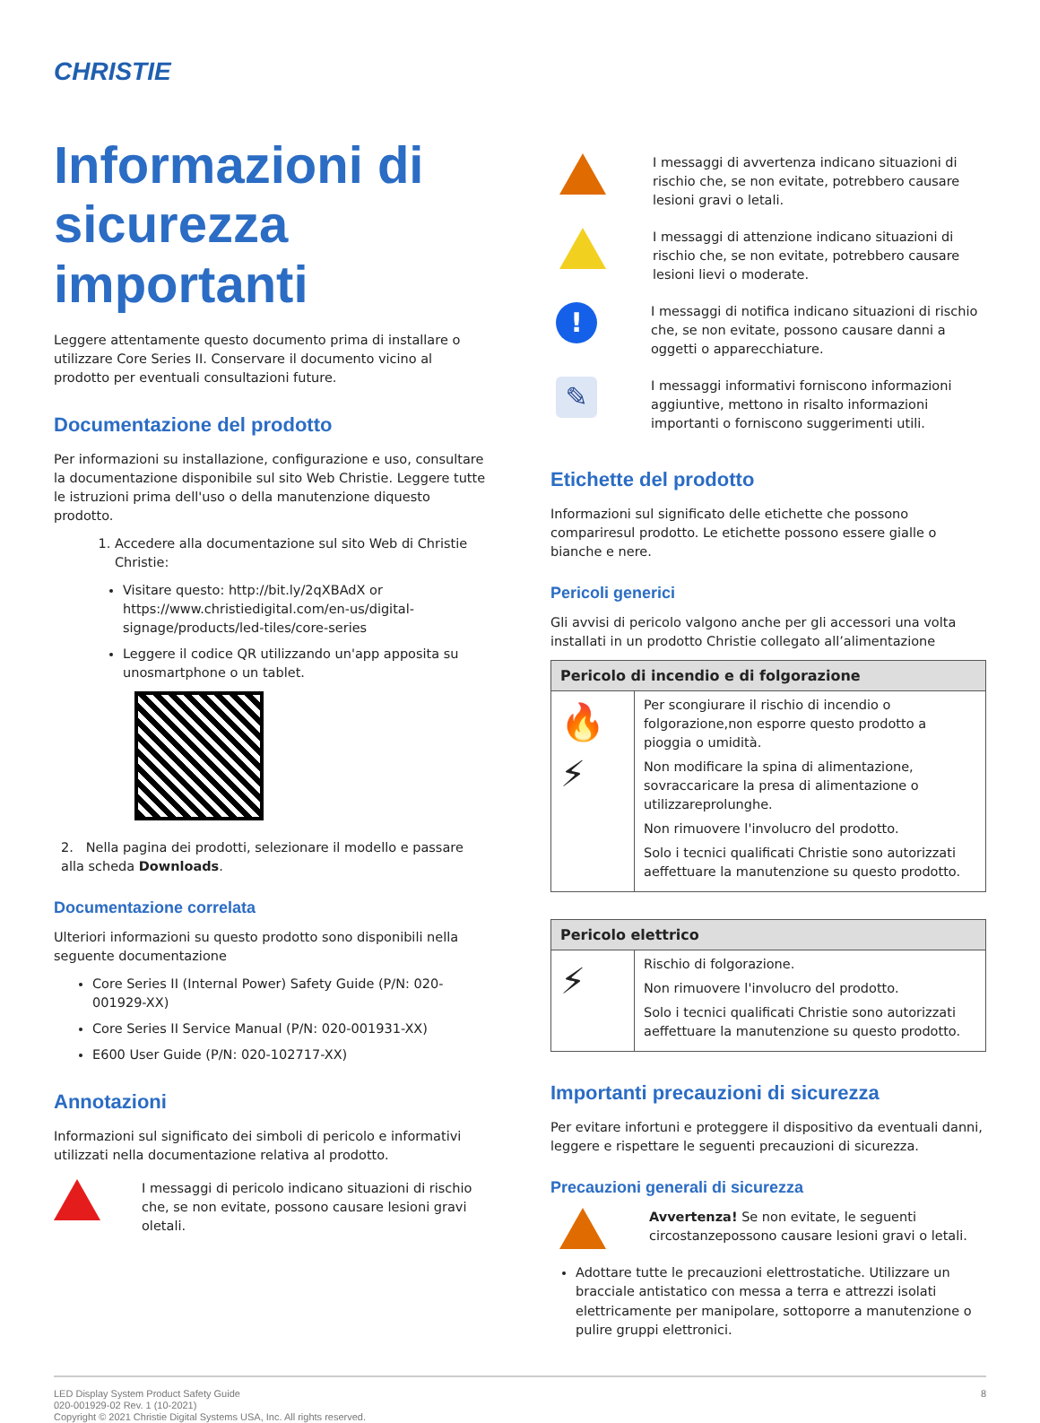CHRISTIE
Informazioni di sicurezza importanti
Leggere attentamente questo documento prima di installare o utilizzare Core Series II. Conservare il documento vicino al prodotto per eventuali consultazioni future.
Documentazione del prodotto
Per informazioni su installazione, configurazione e uso, consultare la documentazione disponibile sul sito Web Christie. Leggere tutte le istruzioni prima dell'uso o della manutenzione diquesto prodotto.
1. Accedere alla documentazione sul sito Web di Christie Christie:
Visitare questo: http://bit.ly/2qXBAdX or https://www.christiedigital.com/en-us/digital-signage/products/led-tiles/core-series
Leggere il codice QR utilizzando un'app apposita su unosmartphone o un tablet.
2. Nella pagina dei prodotti, selezionare il modello e passare alla scheda Downloads.
Documentazione correlata
Ulteriori informazioni su questo prodotto sono disponibili nella seguente documentazione
Core Series II (Internal Power) Safety Guide (P/N: 020-001929-XX)
Core Series II Service Manual (P/N: 020-001931-XX)
E600 User Guide (P/N: 020-102717-XX)
Annotazioni
Informazioni sul significato dei simboli di pericolo e informativi utilizzati nella documentazione relativa al prodotto.
I messaggi di pericolo indicano situazioni di rischio che, se non evitate, possono causare lesioni gravi oletali.
I messaggi di avvertenza indicano situazioni di rischio che, se non evitate, potrebbero causare lesioni gravi o letali.
I messaggi di attenzione indicano situazioni di rischio che, se non evitate, potrebbero causare lesioni lievi o moderate.
!
I messaggi di notifica indicano situazioni di rischio che, se non evitate, possono causare danni a oggetti o apparecchiature.
✎
I messaggi informativi forniscono informazioni aggiuntive, mettono in risalto informazioni importanti o forniscono suggerimenti utili.
Etichette del prodotto
Informazioni sul significato delle etichette che possono compariresul prodotto. Le etichette possono essere gialle o bianche e nere.
Pericoli generici
Gli avvisi di pericolo valgono anche per gli accessori una volta installati in un prodotto Christie collegato all’alimentazione
| Pericolo di incendio e di folgorazione | |
| --- | --- |
| 🔥 ⚡ | Per scongiurare il rischio di incendio o folgorazione,non esporre questo prodotto a pioggia o umidità. Non modificare la spina di alimentazione, sovraccaricare la presa di alimentazione o utilizzareprolunghe. Non rimuovere l'involucro del prodotto. Solo i tecnici qualificati Christie sono autorizzati aeffettuare la manutenzione su questo prodotto. |
| Pericolo elettrico | |
| --- | --- |
| ⚡ | Rischio di folgorazione. Non rimuovere l'involucro del prodotto. Solo i tecnici qualificati Christie sono autorizzati aeffettuare la manutenzione su questo prodotto. |
Importanti precauzioni di sicurezza
Per evitare infortuni e proteggere il dispositivo da eventuali danni, leggere e rispettare le seguenti precauzioni di sicurezza.
Precauzioni generali di sicurezza
Avvertenza! Se non evitate, le seguenti circostanzepossono causare lesioni gravi o letali.
Adottare tutte le precauzioni elettrostatiche. Utilizzare un bracciale antistatico con messa a terra e attrezzi isolati elettricamente per manipolare, sottoporre a manutenzione o pulire gruppi elettronici.
LED Display System Product Safety Guide
020-001929-02 Rev. 1 (10-2021)
Copyright © 2021 Christie Digital Systems USA, Inc. All rights reserved.
8